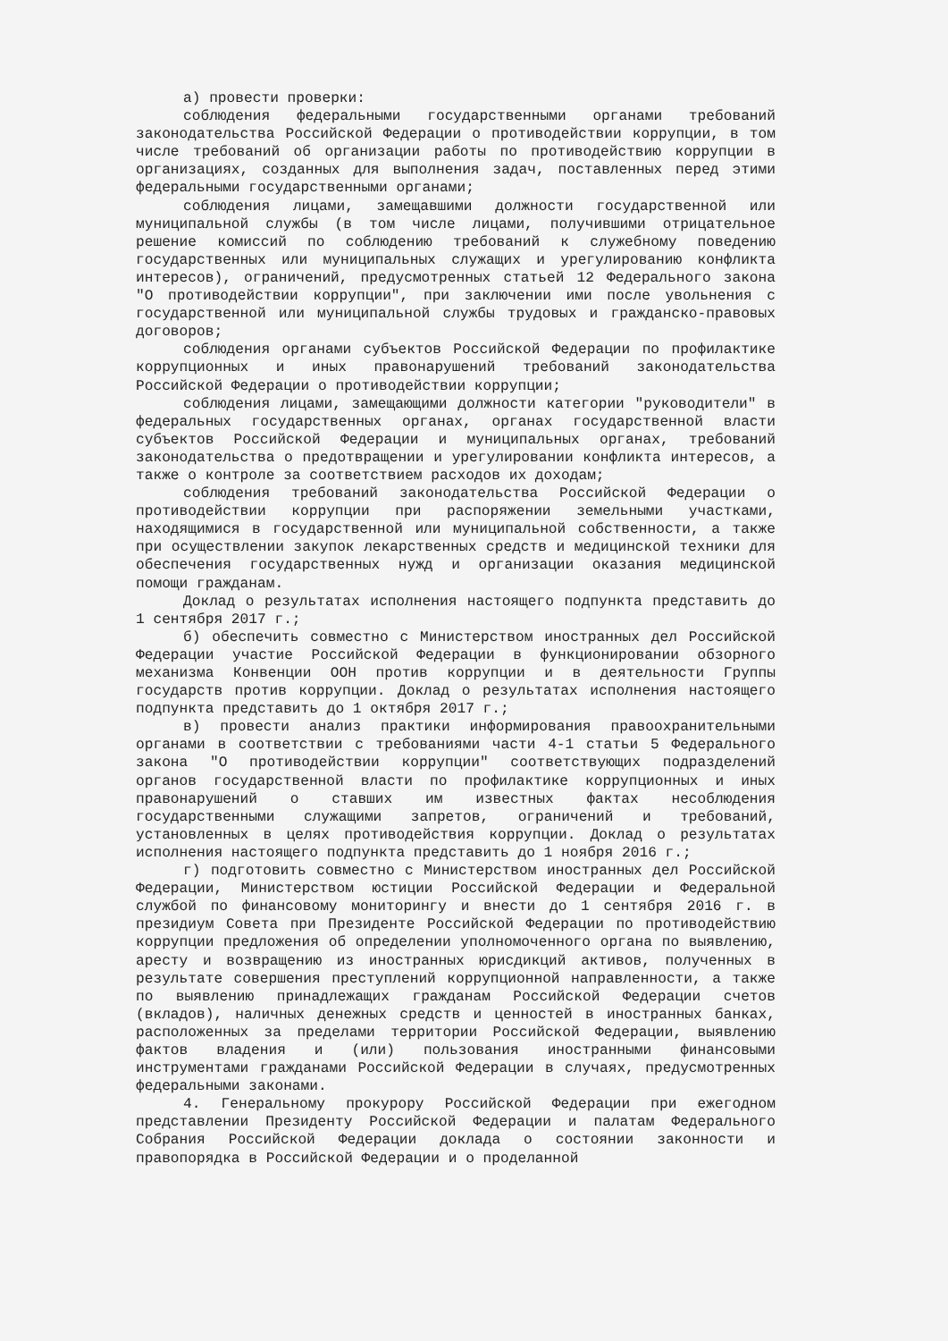а) провести проверки:
соблюдения федеральными государственными органами требований законодательства Российской Федерации о противодействии коррупции, в том числе требований об организации работы по противодействию коррупции в организациях, созданных для выполнения задач, поставленных перед этими федеральными государственными органами;
соблюдения лицами, замещавшими должности государственной или муниципальной службы (в том числе лицами, получившими отрицательное решение комиссий по соблюдению требований к служебному поведению государственных или муниципальных служащих и урегулированию конфликта интересов), ограничений, предусмотренных статьей 12 Федерального закона "О противодействии коррупции", при заключении ими после увольнения с государственной или муниципальной службы трудовых и гражданско-правовых договоров;
соблюдения органами субъектов Российской Федерации по профилактике коррупционных и иных правонарушений требований законодательства Российской Федерации о противодействии коррупции;
соблюдения лицами, замещающими должности категории "руководители" в федеральных государственных органах, органах государственной власти субъектов Российской Федерации и муниципальных органах, требований законодательства о предотвращении и урегулировании конфликта интересов, а также о контроле за соответствием расходов их доходам;
соблюдения требований законодательства Российской Федерации о противодействии коррупции при распоряжении земельными участками, находящимися в государственной или муниципальной собственности, а также при осуществлении закупок лекарственных средств и медицинской техники для обеспечения государственных нужд и организации оказания медицинской помощи гражданам.
Доклад о результатах исполнения настоящего подпункта представить до 1 сентября 2017 г.;
б) обеспечить совместно с Министерством иностранных дел Российской Федерации участие Российской Федерации в функционировании обзорного механизма Конвенции ООН против коррупции и в деятельности Группы государств против коррупции. Доклад о результатах исполнения настоящего подпункта представить до 1 октября 2017 г.;
в) провести анализ практики информирования правоохранительными органами в соответствии с требованиями части 4-1 статьи 5 Федерального закона "О противодействии коррупции" соответствующих подразделений органов государственной власти по профилактике коррупционных и иных правонарушений о ставших им известных фактах несоблюдения государственными служащими запретов, ограничений и требований, установленных в целях противодействия коррупции. Доклад о результатах исполнения настоящего подпункта представить до 1 ноября 2016 г.;
г) подготовить совместно с Министерством иностранных дел Российской Федерации, Министерством юстиции Российской Федерации и Федеральной службой по финансовому мониторингу и внести до 1 сентября 2016 г. в президиум Совета при Президенте Российской Федерации по противодействию коррупции предложения об определении уполномоченного органа по выявлению, аресту и возвращению из иностранных юрисдикций активов, полученных в результате совершения преступлений коррупционной направленности, а также по выявлению принадлежащих гражданам Российской Федерации счетов (вкладов), наличных денежных средств и ценностей в иностранных банках, расположенных за пределами территории Российской Федерации, выявлению фактов владения и (или) пользования иностранными финансовыми инструментами гражданами Российской Федерации в случаях, предусмотренных федеральными законами.
4. Генеральному прокурору Российской Федерации при ежегодном представлении Президенту Российской Федерации и палатам Федерального Собрания Российской Федерации доклада о состоянии законности и правопорядка в Российской Федерации и о проделанной